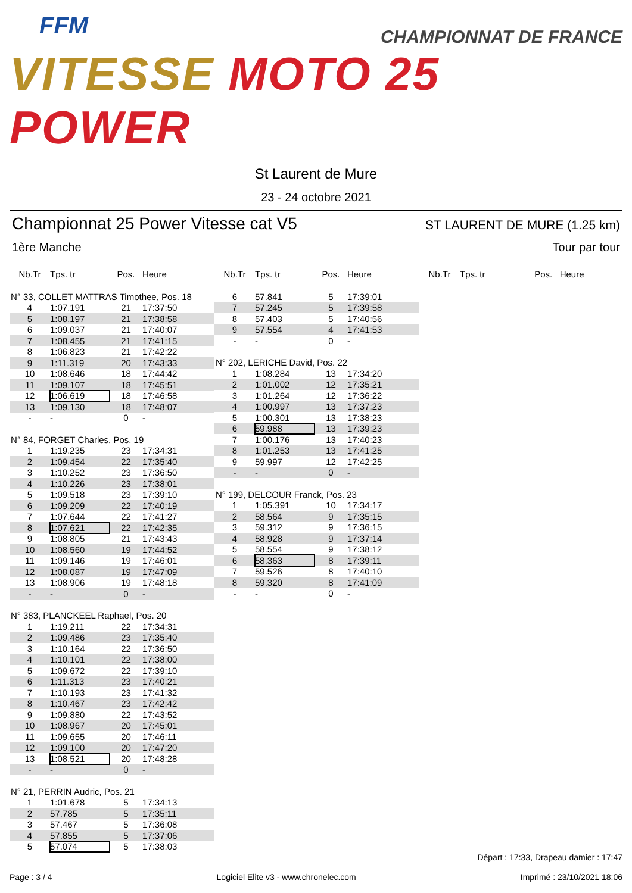FFM
CHAMPIONNAT DE FRANCE
VITESSE MOTO 25 POWER
St Laurent de Mure
23 - 24 octobre 2021
Championnat 25 Power Vitesse cat V5 ST LAURENT DE MURE (1.25 km)
1ère Manche Tour par tour
| Nb.Tr | Tps. tr | Pos. | Heure |
| --- | --- | --- | --- |
| N° 33, COLLET MATTRAS Timothee, Pos. 18 | | | |
| 4 | 1:07.191 | 21 | 17:37:50 |
| 5 | 1:08.197 | 21 | 17:38:58 |
| 6 | 1:09.037 | 21 | 17:40:07 |
| 7 | 1:08.455 | 21 | 17:41:15 |
| 8 | 1:06.823 | 21 | 17:42:22 |
| 9 | 1:11.319 | 20 | 17:43:33 |
| 10 | 1:08.646 | 18 | 17:44:42 |
| 11 | 1:09.107 | 18 | 17:45:51 |
| 12 | 1:06.619 | 18 | 17:46:58 |
| 13 | 1:09.130 | 18 | 17:48:07 |
| - | - | 0 | - |
| N° 84, FORGET Charles, Pos. 19 | | | |
| 1 | 1:19.235 | 23 | 17:34:31 |
| 2 | 1:09.454 | 22 | 17:35:40 |
| 3 | 1:10.252 | 23 | 17:36:50 |
| 4 | 1:10.226 | 23 | 17:38:01 |
| 5 | 1:09.518 | 23 | 17:39:10 |
| 6 | 1:09.209 | 22 | 17:40:19 |
| 7 | 1:07.644 | 22 | 17:41:27 |
| 8 | 1:07.621 | 22 | 17:42:35 |
| 9 | 1:08.805 | 21 | 17:43:43 |
| 10 | 1:08.560 | 19 | 17:44:52 |
| 11 | 1:09.146 | 19 | 17:46:01 |
| 12 | 1:08.087 | 19 | 17:47:09 |
| 13 | 1:08.906 | 19 | 17:48:18 |
| - | - | 0 | - |
| N° 383, PLANCKEEL Raphael, Pos. 20 | | | |
| 1 | 1:19.211 | 22 | 17:34:31 |
| 2 | 1:09.486 | 23 | 17:35:40 |
| 3 | 1:10.164 | 22 | 17:36:50 |
| 4 | 1:10.101 | 22 | 17:38:00 |
| 5 | 1:09.672 | 22 | 17:39:10 |
| 6 | 1:11.313 | 23 | 17:40:21 |
| 7 | 1:10.193 | 23 | 17:41:32 |
| 8 | 1:10.467 | 23 | 17:42:42 |
| 9 | 1:09.880 | 22 | 17:43:52 |
| 10 | 1:08.967 | 20 | 17:45:01 |
| 11 | 1:09.655 | 20 | 17:46:11 |
| 12 | 1:09.100 | 20 | 17:47:20 |
| 13 | 1:08.521 | 20 | 17:48:28 |
| - | - | 0 | - |
| N° 21, PERRIN Audric, Pos. 21 | | | |
| 1 | 1:01.678 | 5 | 17:34:13 |
| 2 | 57.785 | 5 | 17:35:11 |
| 3 | 57.467 | 5 | 17:36:08 |
| 4 | 57.855 | 5 | 17:37:06 |
| 5 | 57.074 | 5 | 17:38:03 |
| Nb.Tr | Tps. tr | Pos. | Heure |
| --- | --- | --- | --- |
| 6 | 57.841 | 5 | 17:39:01 |
| 7 | 57.245 | 5 | 17:39:58 |
| 8 | 57.403 | 5 | 17:40:56 |
| 9 | 57.554 | 4 | 17:41:53 |
| - | - | 0 | - |
| N° 202, LERICHE David, Pos. 22 | | | |
| 1 | 1:08.284 | 13 | 17:34:20 |
| 2 | 1:01.002 | 12 | 17:35:21 |
| 3 | 1:01.264 | 12 | 17:36:22 |
| 4 | 1:00.997 | 13 | 17:37:23 |
| 5 | 1:00.301 | 13 | 17:38:23 |
| 6 | 59.988 | 13 | 17:39:23 |
| 7 | 1:00.176 | 13 | 17:40:23 |
| 8 | 1:01.253 | 13 | 17:41:25 |
| 9 | 59.997 | 12 | 17:42:25 |
| - | - | 0 | - |
| N° 199, DELCOUR Franck, Pos. 23 | | | |
| 1 | 1:05.391 | 10 | 17:34:17 |
| 2 | 58.564 | 9 | 17:35:15 |
| 3 | 59.312 | 9 | 17:36:15 |
| 4 | 58.928 | 9 | 17:37:14 |
| 5 | 58.554 | 9 | 17:38:12 |
| 6 | 58.363 | 8 | 17:39:11 |
| 7 | 59.526 | 8 | 17:40:10 |
| 8 | 59.320 | 8 | 17:41:09 |
| - | - | 0 | - |
| Nb.Tr | Tps. tr | Pos. | Heure |
| --- | --- | --- | --- |
Départ : 17:33, Drapeau damier : 17:47
Page : 3 / 4 Logiciel Elite v3 - www.chronelec.com Imprimé : 23/10/2021 18:06